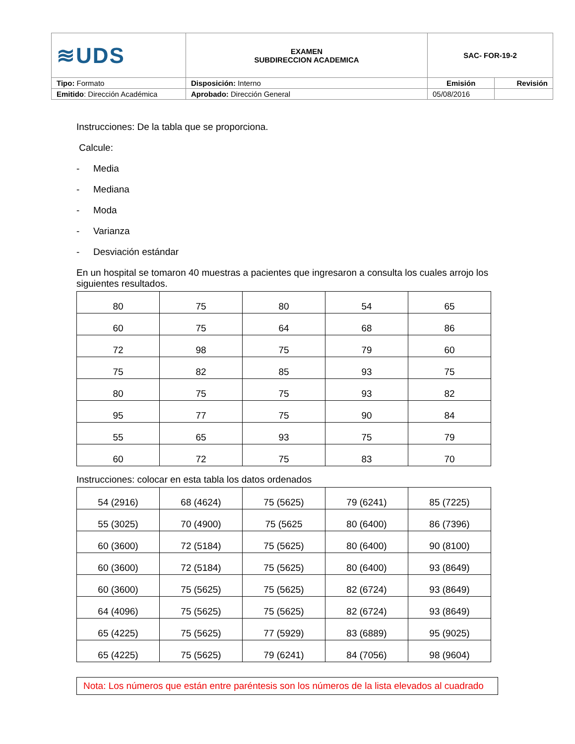| ≋UDS | EXAMEN SUBDIRECCION ACADEMICA | SAC- FOR-19-2 | |
| Tipo: Formato | Disposición: Interno | Emisión | Revisión |
| Emitido : Dirección Académica | Aprobado: Dirección General | 05/08/2016 | |
Instrucciones: De la tabla que se proporciona.
Calcule:
- Media
- Mediana
- Moda
- Varianza
- Desviación estándar
En un hospital se tomaron 40 muestras a pacientes que ingresaron a consulta los cuales arrojo los siguientes resultados.
| 80 | 75 | 80 | 54 | 65 |
| 60 | 75 | 64 | 68 | 86 |
| 72 | 98 | 75 | 79 | 60 |
| 75 | 82 | 85 | 93 | 75 |
| 80 | 75 | 75 | 93 | 82 |
| 95 | 77 | 75 | 90 | 84 |
| 55 | 65 | 93 | 75 | 79 |
| 60 | 72 | 75 | 83 | 70 |
Instrucciones: colocar en esta tabla los datos ordenados
| 54 (2916) | 68 (4624) | 75 (5625) | 79 (6241) | 85 (7225) |
| 55 (3025) | 70 (4900) | 75 (5625 | 80 (6400) | 86 (7396) |
| 60 (3600) | 72 (5184) | 75 (5625) | 80 (6400) | 90 (8100) |
| 60 (3600) | 72 (5184) | 75 (5625) | 80 (6400) | 93 (8649) |
| 60 (3600) | 75 (5625) | 75 (5625) | 82 (6724) | 93 (8649) |
| 64 (4096) | 75 (5625) | 75 (5625) | 82 (6724) | 93 (8649) |
| 65 (4225) | 75 (5625) | 77 (5929) | 83 (6889) | 95 (9025) |
| 65 (4225) | 75 (5625) | 79 (6241) | 84 (7056) | 98 (9604) |
Nota: Los números que están entre paréntesis son los números de la lista elevados al cuadrado